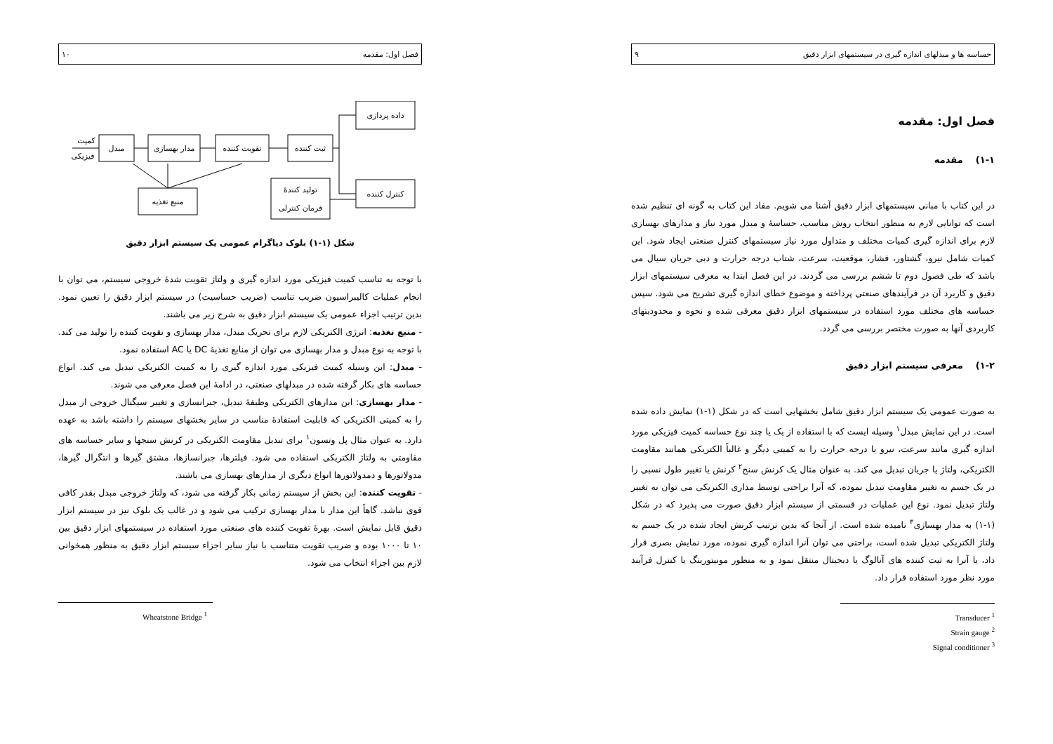حساسه ها و مبدلهای اندازه گیری در سیستمهای ابزار دقیق ۹
فصل اول: مقدمه
۱-۱) مقدمه
در این کتاب با مبانی سیستمهای ابزار دقیق آشنا می شویم. مفاد این کتاب به گونه ای تنظیم شده است که توانایی لازم به منظور انتخاب روش مناسب، حساسهٔ و مبدل مورد نیاز و مدارهای بهسازی لازم برای اندازه گیری کمیات مختلف و متداول مورد نیاز سیستمهای کنترل صنعتی ایجاد شود. این کمیات شامل نیرو، گشتاور، فشار، موقعیت، سرعت، شتاب درجه حرارت و دبی جریان سیال می باشد که طی فصول دوم تا ششم بررسی می گردند. در این فصل ابتدا به معرفی سیستمهای ابزار دقیق و کاربرد آن در فرآیندهای صنعتی پرداخته و موضوع خطای اندازه گیری تشریح می شود. سپس حساسه های مختلف مورد استفاده در سیستمهای ابزار دقیق معرفی شده و نحوه و محدودیتهای کاربردی آنها به صورت مختصر بررسی می گردد.
۱-۲) معرفی سیستم ابزار دقیق
به صورت عمومی یک سیستم ابزار دقیق شامل بخشهایی است که در شکل (۱-۱) نمایش داده شده است. در این نمایش مبدل<sup>۱</sup> وسیله ایست که با استفاده از یک یا چند نوع حساسه کمیت فیزیکی مورد اندازه گیری مانند سرعت، نیرو یا درجه حرارت را به کمیتی دیگر و غالباً الکتریکی همانند مقاومت الکتریکی، ولتاژ یا جریان تبدیل می کند. به عنوان مثال یک کرنش سنج<sup>۲</sup> کرنش یا تغییر طول نسبی را در یک جسم به تغییر مقاومت تبدیل نموده، که آنرا براحتی توسط مداری الکتریکی می توان به تغییر ولتاژ تبدیل نمود. نوع این عملیات در قسمتی از سیستم ابزار دقیق صورت می پذیرد که در شکل (۱-۱) به مدار بهسازی<sup>۳</sup> نامیده شده است. از آنجا که بدین ترتیب کرنش ایجاد شده در یک جسم به ولتاژ الکتریکی تبدیل شده است، براحتی می توان آنرا اندازه گیری نموده، مورد نمایش بصری قرار داد، یا آنرا به ثبت کننده های آنالوگ یا دیجیتال منتقل نمود و به منظور مونیتورینگ یا کنترل فرآیند مورد نظر مورد استفاده قرار داد.
Transducer <sup>1</sup>
Strain gauge <sup>2</sup>
Signal conditioner <sup>3</sup>
فصل اول: مقدمه ۱۰
داده پردازی
مبدل
مدار بهسازی
تقویت کننده
ثبت کننده
منبع تغذیه
تولید کنندهٔ
فرمان کنترلی
کنترل کننده
کمیت
فیزیکی
شکل (۱-۱) بلوک دیاگرام عمومی یک سیستم ابزار دقیق
با توجه به تناسب کمیت فیزیکی مورد اندازه گیری و ولتاژ تقویت شدهٔ خروجی سیستم، می توان با انجام عملیات کالیبراسیون ضریب تناسب (ضریب حساسیت) در سیستم ابزار دقیق را تعیین نمود. بدین ترتیب اجزاء عمومی یک سیستم ابزار دقیق به شرح زیر می باشند.
- منبع تغذیه: انرژی الکتریکی لازم برای تحریک مبدل، مدار بهسازی و تقویت کننده را تولید می کند. با توجه به نوع مبدل و مدار بهسازی می توان از منابع تغذیهٔ DC یا AC استفاده نمود.
- مبدل: این وسیله کمیت فیزیکی مورد اندازه گیری را به کمیت الکتریکی تبدیل می کند. انواع حساسه های بکار گرفته شده در مبدلهای صنعتی، در ادامهٔ این فصل معرفی می شوند.
- مدار بهسازی: این مدارهای الکتریکی وظیفهٔ تبدیل، جبرانسازی و تغییر سیگنال خروجی از مبدل را به کمیتی الکتریکی که قابلیت استفادهٔ مناسب در سایر بخشهای سیستم را داشته باشد به عهده دارد. به عنوان مثال پل وتسون<sup>۱</sup> برای تبدیل مقاومت الکتریکی در کرنش سنجها و سایر حساسه های مقاومتی به ولتاژ الکتریکی استفاده می شود. فیلترها، جبرانسازها، مشتق گیرها و انتگرال گیرها، مدولاتورها و دمدولاتورها انواع دیگری از مدارهای بهسازی می باشند.
- تقویت کننده: این بخش از سیستم زمانی بکار گرفته می شود، که ولتاژ خروجی مبدل بقدر کافی قوی نباشد. گاهاً این مدار با مدار بهسازی ترکیب می شود و در غالب یک بلوک نیز در سیستم ابزار دقیق قابل نمایش است. بهرهٔ تقویت کننده های صنعتی مورد استفاده در سیستمهای ابزار دقیق بین ۱۰ تا ۱۰۰۰ بوده و ضریب تقویت متناسب با نیاز سایر اجزاء سیستم ابزار دقیق به منظور همخوانی لازم بین اجزاء انتخاب می شود.
Wheatstone Bridge <sup>1</sup>